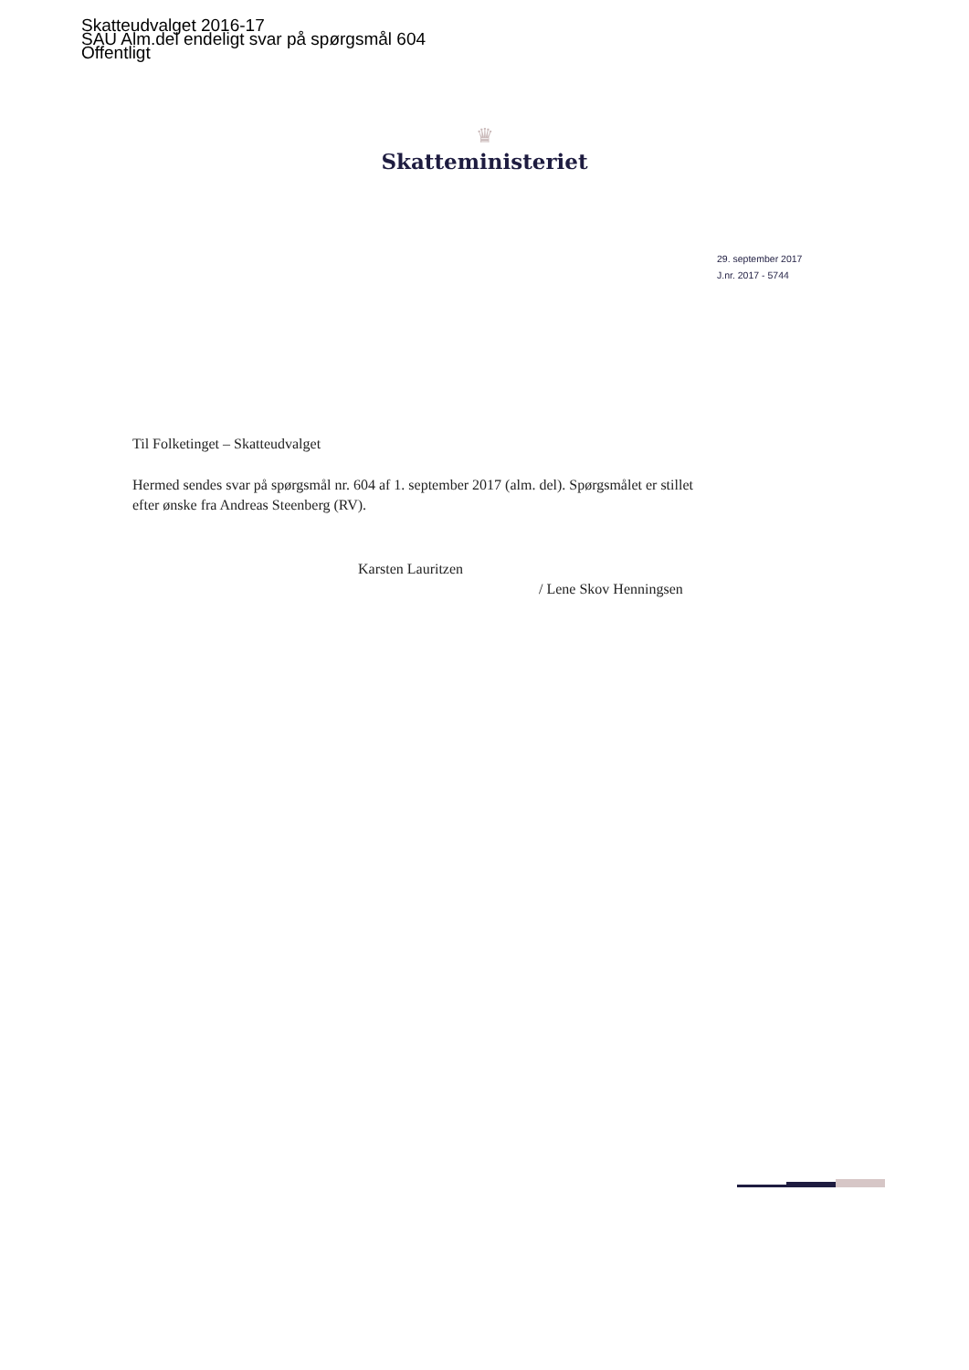Skatteudvalget 2016-17
SAU Alm.del endeligt svar på spørgsmål 604
Offentligt
♛
Skatteministeriet
29. september 2017
J.nr. 2017 - 5744
Til Folketinget – Skatteudvalget
Hermed sendes svar på spørgsmål nr. 604 af 1. september 2017 (alm. del). Spørgsmålet er stillet efter ønske fra Andreas Steenberg (RV).
Karsten Lauritzen
/ Lene Skov Henningsen